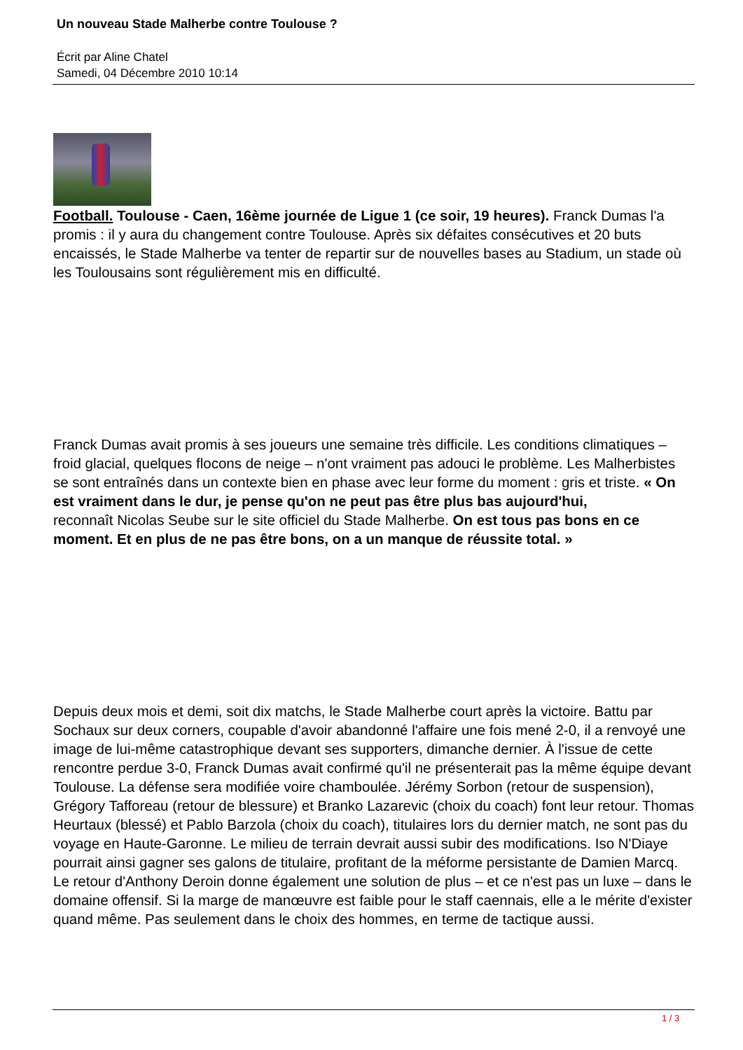Un nouveau Stade Malherbe contre Toulouse ?
Écrit par Aline Chatel
Samedi, 04 Décembre 2010 10:14
Football. Toulouse - Caen, 16ème journée de Ligue 1 (ce soir, 19 heures). Franck Dumas l'a promis : il y aura du changement contre Toulouse. Après six défaites consécutives et 20 buts encaissés, le Stade Malherbe va tenter de repartir sur de nouvelles bases au Stadium, un stade où les Toulousains sont régulièrement mis en difficulté.
Franck Dumas avait promis à ses joueurs une semaine très difficile. Les conditions climatiques – froid glacial, quelques flocons de neige – n'ont vraiment pas adouci le problème. Les Malherbistes se sont entraînés dans un contexte bien en phase avec leur forme du moment : gris et triste. « On est vraiment dans le dur, je pense qu'on ne peut pas être plus bas aujourd'hui, reconnaît Nicolas Seube sur le site officiel du Stade Malherbe. On est tous pas bons en ce moment. Et en plus de ne pas être bons, on a un manque de réussite total. »
Depuis deux mois et demi, soit dix matchs, le Stade Malherbe court après la victoire. Battu par Sochaux sur deux corners, coupable d'avoir abandonné l'affaire une fois mené 2-0, il a renvoyé une image de lui-même catastrophique devant ses supporters, dimanche dernier. À l'issue de cette rencontre perdue 3-0, Franck Dumas avait confirmé qu'il ne présenterait pas la même équipe devant Toulouse. La défense sera modifiée voire chamboulée. Jérémy Sorbon (retour de suspension), Grégory Tafforeau (retour de blessure) et Branko Lazarevic (choix du coach) font leur retour. Thomas Heurtaux (blessé) et Pablo Barzola (choix du coach), titulaires lors du dernier match, ne sont pas du voyage en Haute-Garonne. Le milieu de terrain devrait aussi subir des modifications. Iso N'Diaye pourrait ainsi gagner ses galons de titulaire, profitant de la méforme persistante de Damien Marcq. Le retour d'Anthony Deroin donne également une solution de plus – et ce n'est pas un luxe – dans le domaine offensif. Si la marge de manœuvre est faible pour le staff caennais, elle a le mérite d'exister quand même. Pas seulement dans le choix des hommes, en terme de tactique aussi.
1 / 3